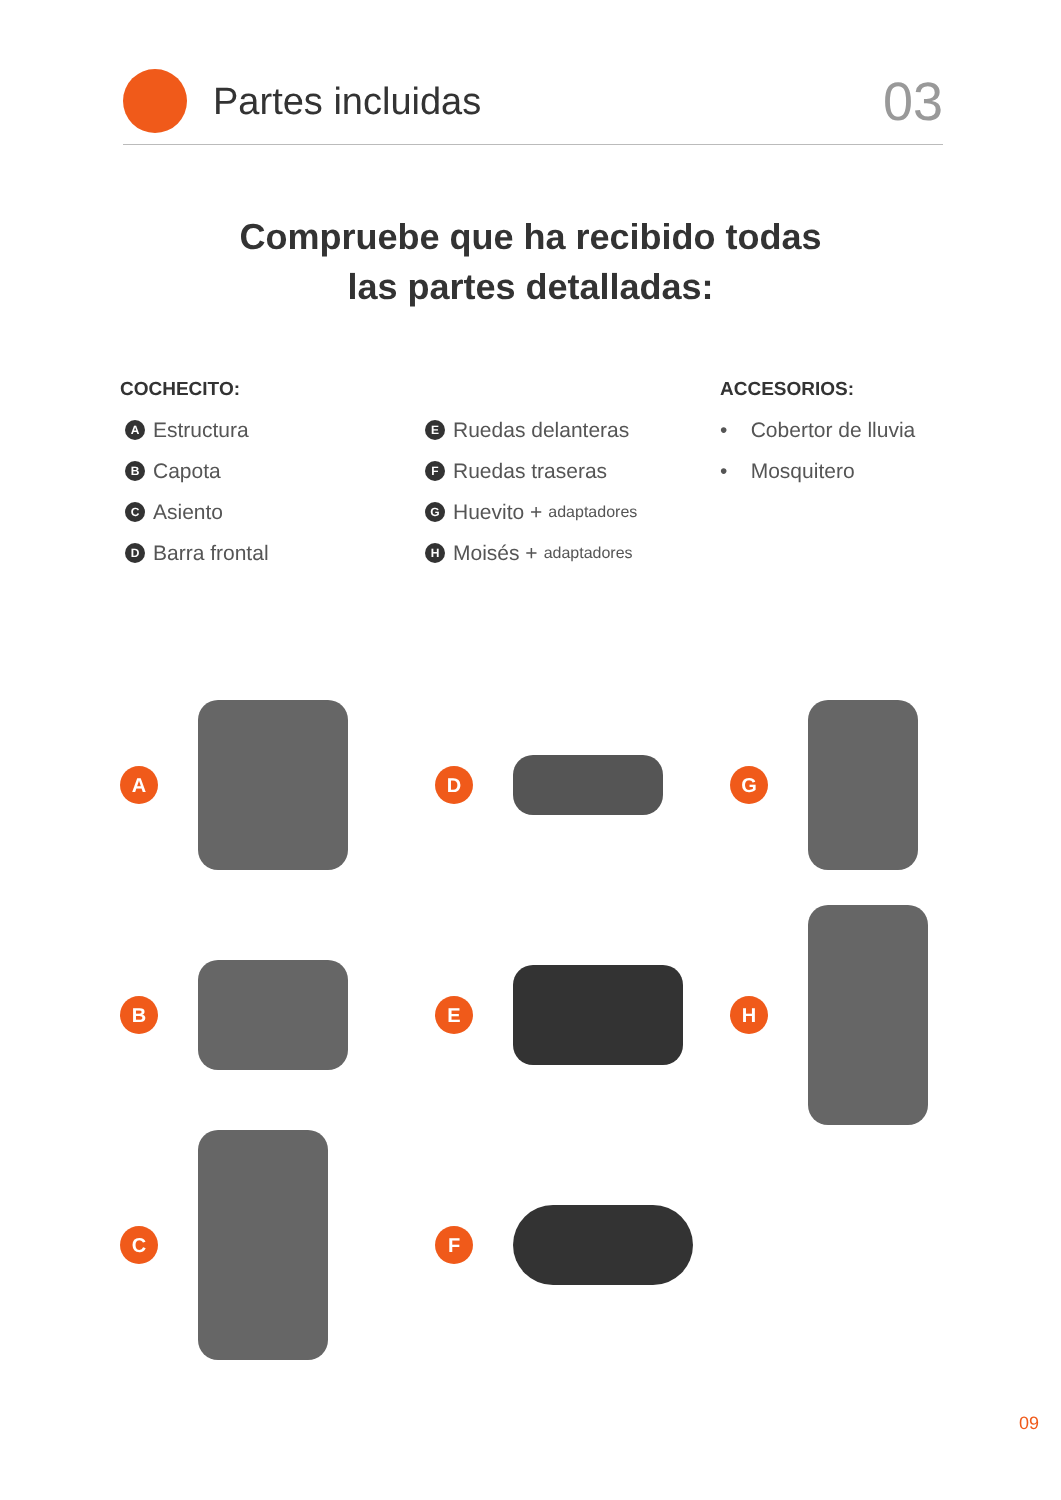Partes incluidas
03
Compruebe que ha recibido todas
las partes detalladas:
COCHECITO:
A Estructura
B Capota
C Asiento
D Barra frontal
E Ruedas delanteras
F Ruedas traseras
G Huevito + adaptadores
H Moisés + adaptadores
ACCESORIOS:
• Cobertor de lluvia
• Mosquitero
A
D
G
B
E
H
C
F
09